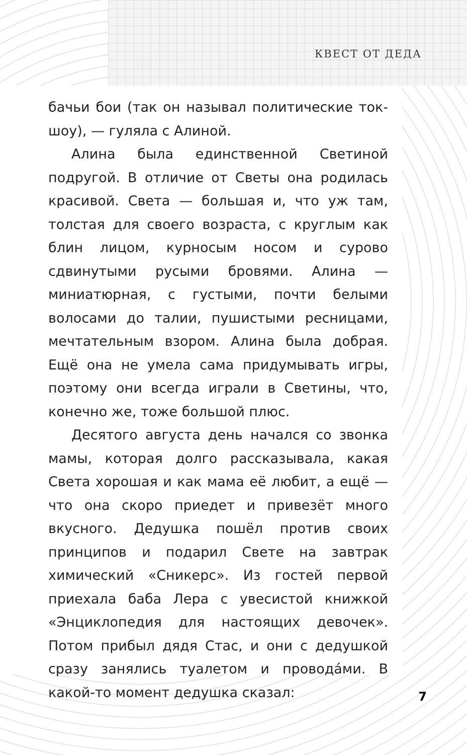КВЕСТ ОТ ДЕДА
бачьи бои (так он называл политические ток-шоу), — гуляла с Алиной.
Алина была единственной Светиной подругой. В отличие от Светы она родилась красивой. Света — большая и, что уж там, толстая для своего возраста, с круглым как блин лицом, курносым носом и сурово сдвинутыми русыми бровями. Алина — миниатюрная, с густыми, почти белыми волосами до талии, пушистыми ресницами, мечтательным взором. Алина была добрая. Ещё она не умела сама придумывать игры, поэтому они всегда играли в Светины, что, конечно же, тоже большой плюс.
Десятого августа день начался со звонка мамы, которая долго рассказывала, какая Света хорошая и как мама её любит, а ещё — что она скоро приедет и привезёт много вкусного. Дедушка пошёл против своих принципов и подарил Свете на завтрак химический «Сникерс». Из гостей первой приехала баба Лера с увесистой книжкой «Энциклопедия для настоящих девочек». Потом прибыл дядя Стас, и они с дедушкой сразу занялись туалетом и проводáми. В какой-то момент дедушка сказал:
7